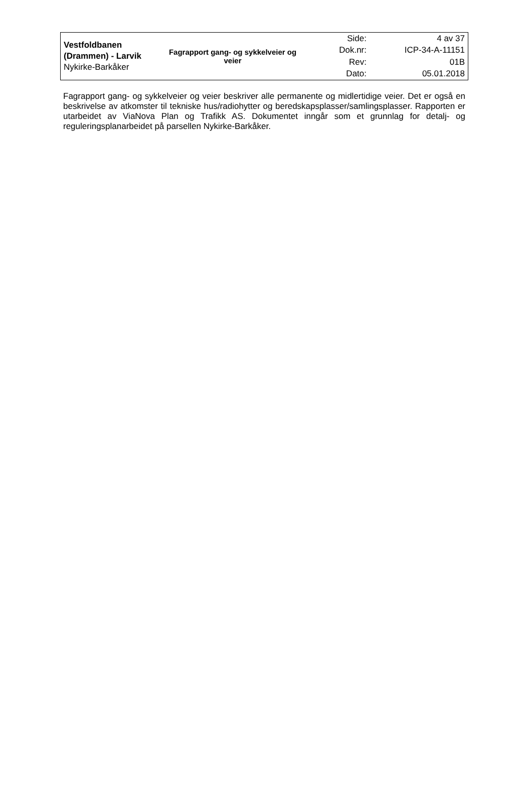| Vestfoldbanen (Drammen) - Larvik Nykirke-Barkåker | Fagrapport gang- og sykkelveier og veier | Side: | 4 av 37 |
| | | Dok.nr: | ICP-34-A-11151 |
| | | Rev: | 01B |
| | | Dato: | 05.01.2018 |
Fagrapport gang- og sykkelveier og veier beskriver alle permanente og midlertidige veier. Det er også en beskrivelse av atkomster til tekniske hus/radiohytter og beredskapsplasser/samlingsplasser. Rapporten er utarbeidet av ViaNova Plan og Trafikk AS. Dokumentet inngår som et grunnlag for detalj- og reguleringsplanarbeidet på parsellen Nykirke-Barkåker.